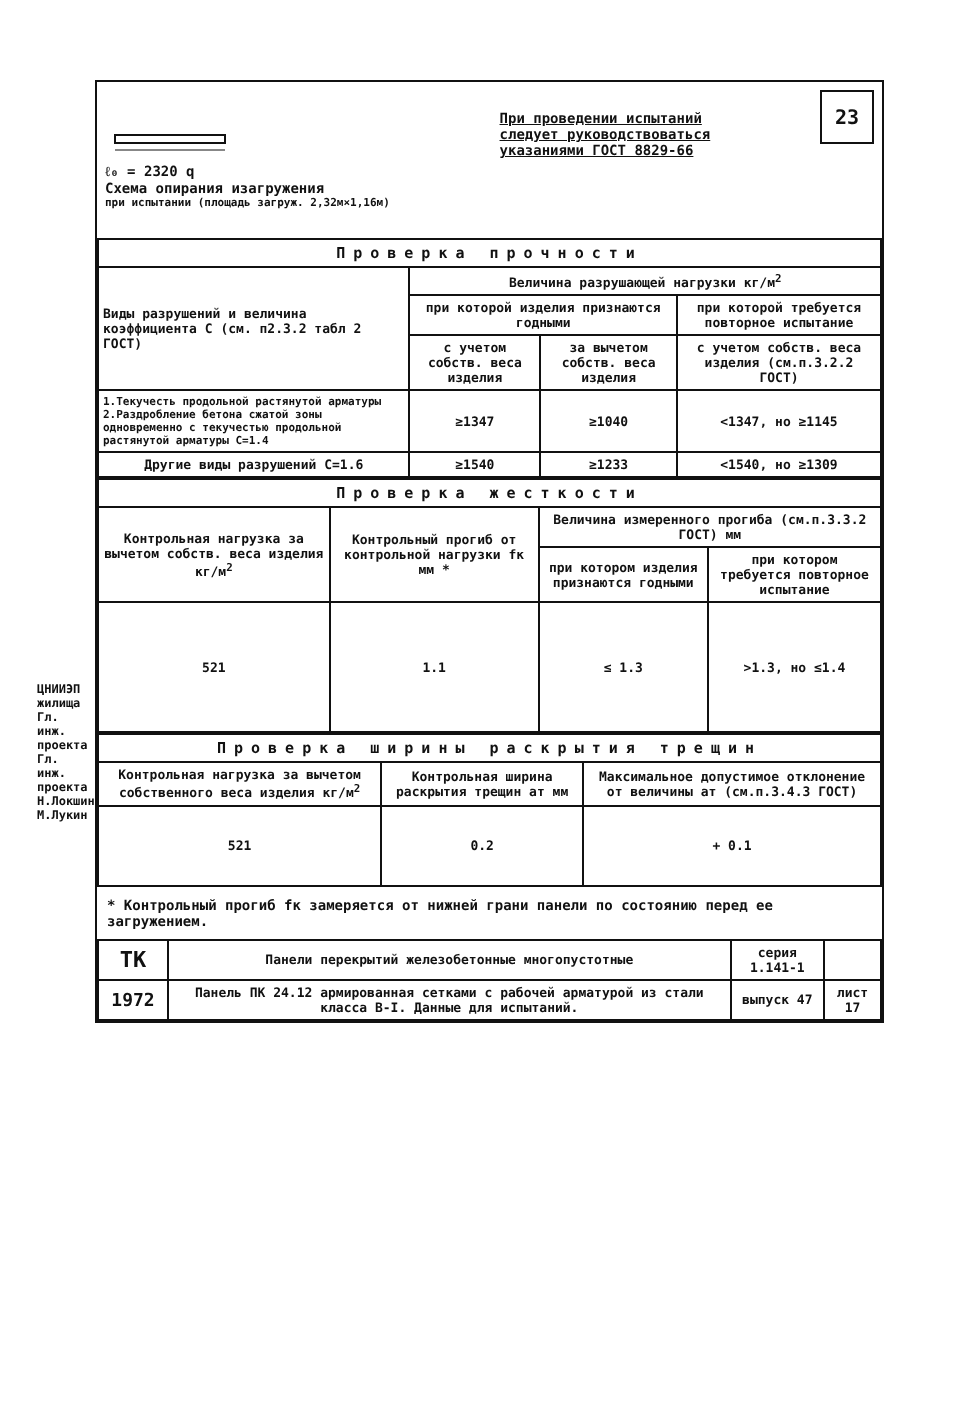ЦНИИЭП жилища Гл. инж. проекта Гл. инж. проекта Н.Локшин М.Лукин
ℓ₀ = 2320 q
Схема опирания изагружения
при испытании (площадь загруж. 2,32м×1,16м)
При проведении испытаний
следует руководствоваться
указаниями ГОСТ 8829-66
23
| Проверка прочности | | | |
| --- | --- | --- | --- |
| Виды разрушений и величина коэффициента С (см. п2.3.2 табл 2 ГОСТ) | Величина разрушающей нагрузки кг/м<sup>2</sup> | | |
| | при которой изделия признаются годными | | при которой требуется повторное испытание |
| | с учетом собств. веса изделия | за вычетом собств. веса изделия | с учетом собств. веса изделия (см.п.3.2.2 ГОСТ) |
| 1.Текучесть продольной растянутой арматуры 2.Раздробление бетона сжатой зоны одновременно с текучестью продольной растянутой арматуры С=1.4 | ≥1347 | ≥1040 | <1347, но ≥1145 |
| Другие виды разрушений С=1.6 | ≥1540 | ≥1233 | <1540, но ≥1309 |
| Проверка жесткости | | | |
| --- | --- | --- | --- |
| Контрольная нагрузка за вычетом собств. веса изделия кг/м<sup>2</sup> | Контрольный прогиб от контрольной нагрузки fк мм * | Величина измеренного прогиба (см.п.3.3.2 ГОСТ) мм | |
| | | при котором изделия признаются годными | при котором требуется повторное испытание |
| 521 | 1.1 | ≤ 1.3 | >1.3, но ≤1.4 |
| Проверка ширины раскрытия трещин | | |
| --- | --- | --- |
| Контрольная нагрузка за вычетом собственного веса изделия кг/м<sup>2</sup> | Контрольная ширина раскрытия трещин aт мм | Максимальное допустимое отклонение от величины aт (см.п.3.4.3 ГОСТ) |
| 521 | 0.2 | + 0.1 |
* Контрольный прогиб fк замеряется от нижней грани панели по состоянию перед ее загружением.
| ТК | Панели перекрытий железобетонные многопустотные | серия 1.141-1 | |
| 1972 | Панель ПК 24.12 армированная сетками с рабочей арматурой из стали класса В-I. Данные для испытаний. | выпуск 47 | лист 17 |